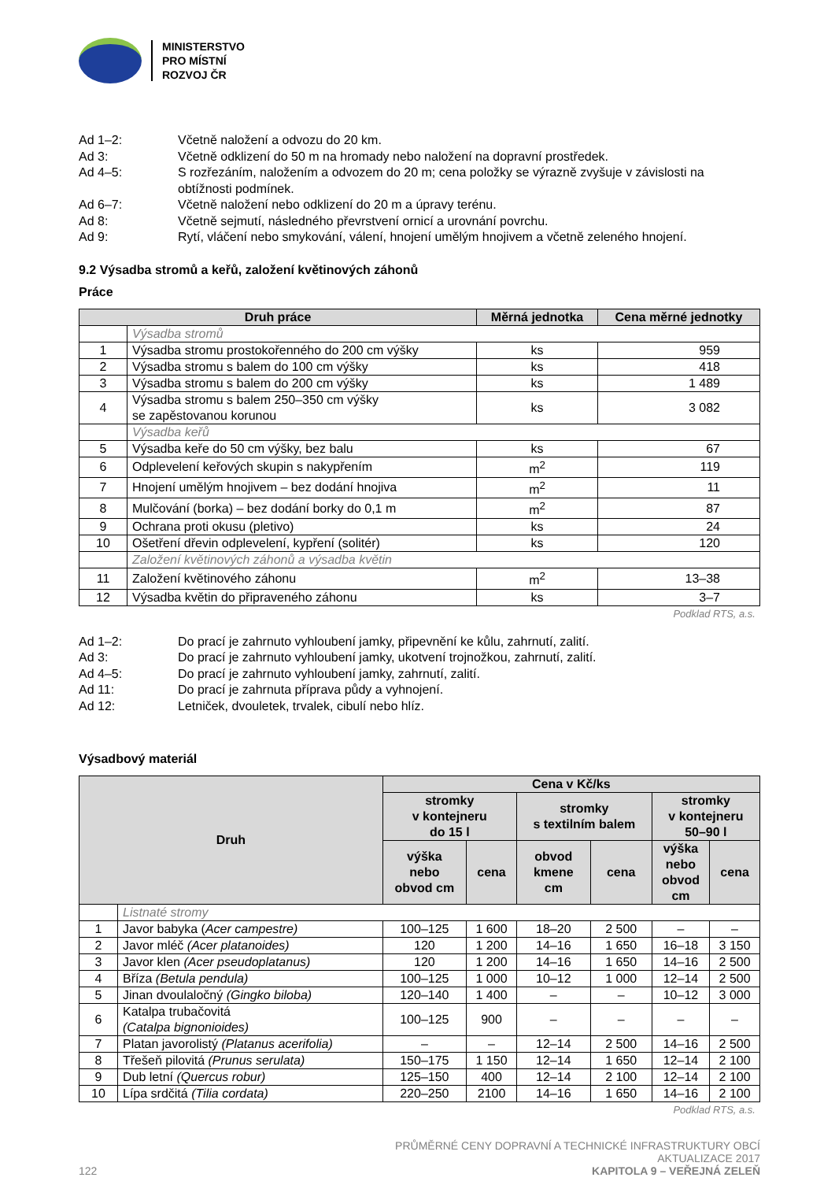MINISTERSTVO
PRO MÍSTNÍ
ROZVOJ ČR
Ad 1–2: Včetně naložení a odvozu do 20 km.
Ad 3: Včetně odklizení do 50 m na hromady nebo naložení na dopravní prostředek.
Ad 4–5: S rozřezáním, naložením a odvozem do 20 m; cena položky se výrazně zvyšuje v závislosti na obtížnosti podmínek.
Ad 6–7: Včetně naložení nebo odklizení do 20 m a úpravy terénu.
Ad 8: Včetně sejmutí, následného převrstvení ornicí a urovnání povrchu.
Ad 9: Rytí, vláčení nebo smykování, válení, hnojení umělým hnojivem a včetně zeleného hnojení.
9.2 Výsadba stromů a keřů, založení květinových záhonů
Práce
| Druh práce | | Měrná jednotka | Cena měrné jednotky |
| --- | --- | --- | --- |
| | Výsadba stromů | | |
| 1 | Výsadba stromu prostokořenného do 200 cm výšky | ks | 959 |
| 2 | Výsadba stromu s balem do 100 cm výšky | ks | 418 |
| 3 | Výsadba stromu s balem do 200 cm výšky | ks | 1 489 |
| 4 | Výsadba stromu s balem 250–350 cm výšky se zapěstovanou korunou | ks | 3 082 |
| | Výsadba keřů | | |
| 5 | Výsadba keře do 50 cm výšky, bez balu | ks | 67 |
| 6 | Odplevelení keřových skupin s nakypřením | m<sup>2</sup> | 119 |
| 7 | Hnojení umělým hnojivem – bez dodání hnojiva | m<sup>2</sup> | 11 |
| 8 | Mulčování (borka) – bez dodání borky do 0,1 m | m<sup>2</sup> | 87 |
| 9 | Ochrana proti okusu (pletivo) | ks | 24 |
| 10 | Ošetření dřevin odplevelení, kypření (solitér) | ks | 120 |
| | Založení květinových záhonů a výsadba květin | | |
| 11 | Založení květinového záhonu | m<sup>2</sup> | 13–38 |
| 12 | Výsadba květin do připraveného záhonu | ks | 3–7 |
Podklad RTS, a.s.
Ad 1–2: Do prací je zahrnuto vyhloubení jamky, připevnění ke kůlu, zahrnutí, zalití.
Ad 3: Do prací je zahrnuto vyhloubení jamky, ukotvení trojnožkou, zahrnutí, zalití.
Ad 4–5: Do prací je zahrnuto vyhloubení jamky, zahrnutí, zalití.
Ad 11: Do prací je zahrnuta příprava půdy a vyhnojení.
Ad 12: Letniček, dvouletek, trvalek, cibulí nebo hlíz.
Výsadbový materiál
| Druh | | Cena v Kč/ks | | | | | |
| --- | --- | --- | --- | --- | --- | --- | --- |
| | | stromky v kontejneru do 15 l | | stromky s textilním balem | | stromky v kontejneru 50–90 l | |
| | | výška nebo obvod cm | cena | obvod kmene cm | cena | výška nebo obvod cm | cena |
| | Listnaté stromy | | | | | | |
| 1 | Javor babyka ( Acer campestre) | 100–125 | 1 600 | 18–20 | 2 500 | – | – |
| 2 | Javor mléč (Acer platanoides) | 120 | 1 200 | 14–16 | 1 650 | 16–18 | 3 150 |
| 3 | Javor klen (Acer pseudoplatanus) | 120 | 1 200 | 14–16 | 1 650 | 14–16 | 2 500 |
| 4 | Bříza (Betula pendula) | 100–125 | 1 000 | 10–12 | 1 000 | 12–14 | 2 500 |
| 5 | Jinan dvoulaločný (Gingko biloba) | 120–140 | 1 400 | – | – | 10–12 | 3 000 |
| 6 | Katalpa trubačovitá (Catalpa bignonioides) | 100–125 | 900 | – | – | – | – |
| 7 | Platan javorolistý (Platanus acerifolia) | – | – | 12–14 | 2 500 | 14–16 | 2 500 |
| 8 | Třešeň pilovitá (Prunus serulata) | 150–175 | 1 150 | 12–14 | 1 650 | 12–14 | 2 100 |
| 9 | Dub letní (Quercus robur) | 125–150 | 400 | 12–14 | 2 100 | 12–14 | 2 100 |
| 10 | Lípa srdčitá (Tilia cordata) | 220–250 | 2100 | 14–16 | 1 650 | 14–16 | 2 100 |
Podklad RTS, a.s.
PRŮMĚRNÉ CENY DOPRAVNÍ A TECHNICKÉ INFRASTRUKTURY OBCÍ
AKTUALIZACE 2017
122 KAPITOLA 9 – VEŘEJNÁ ZELEŇ